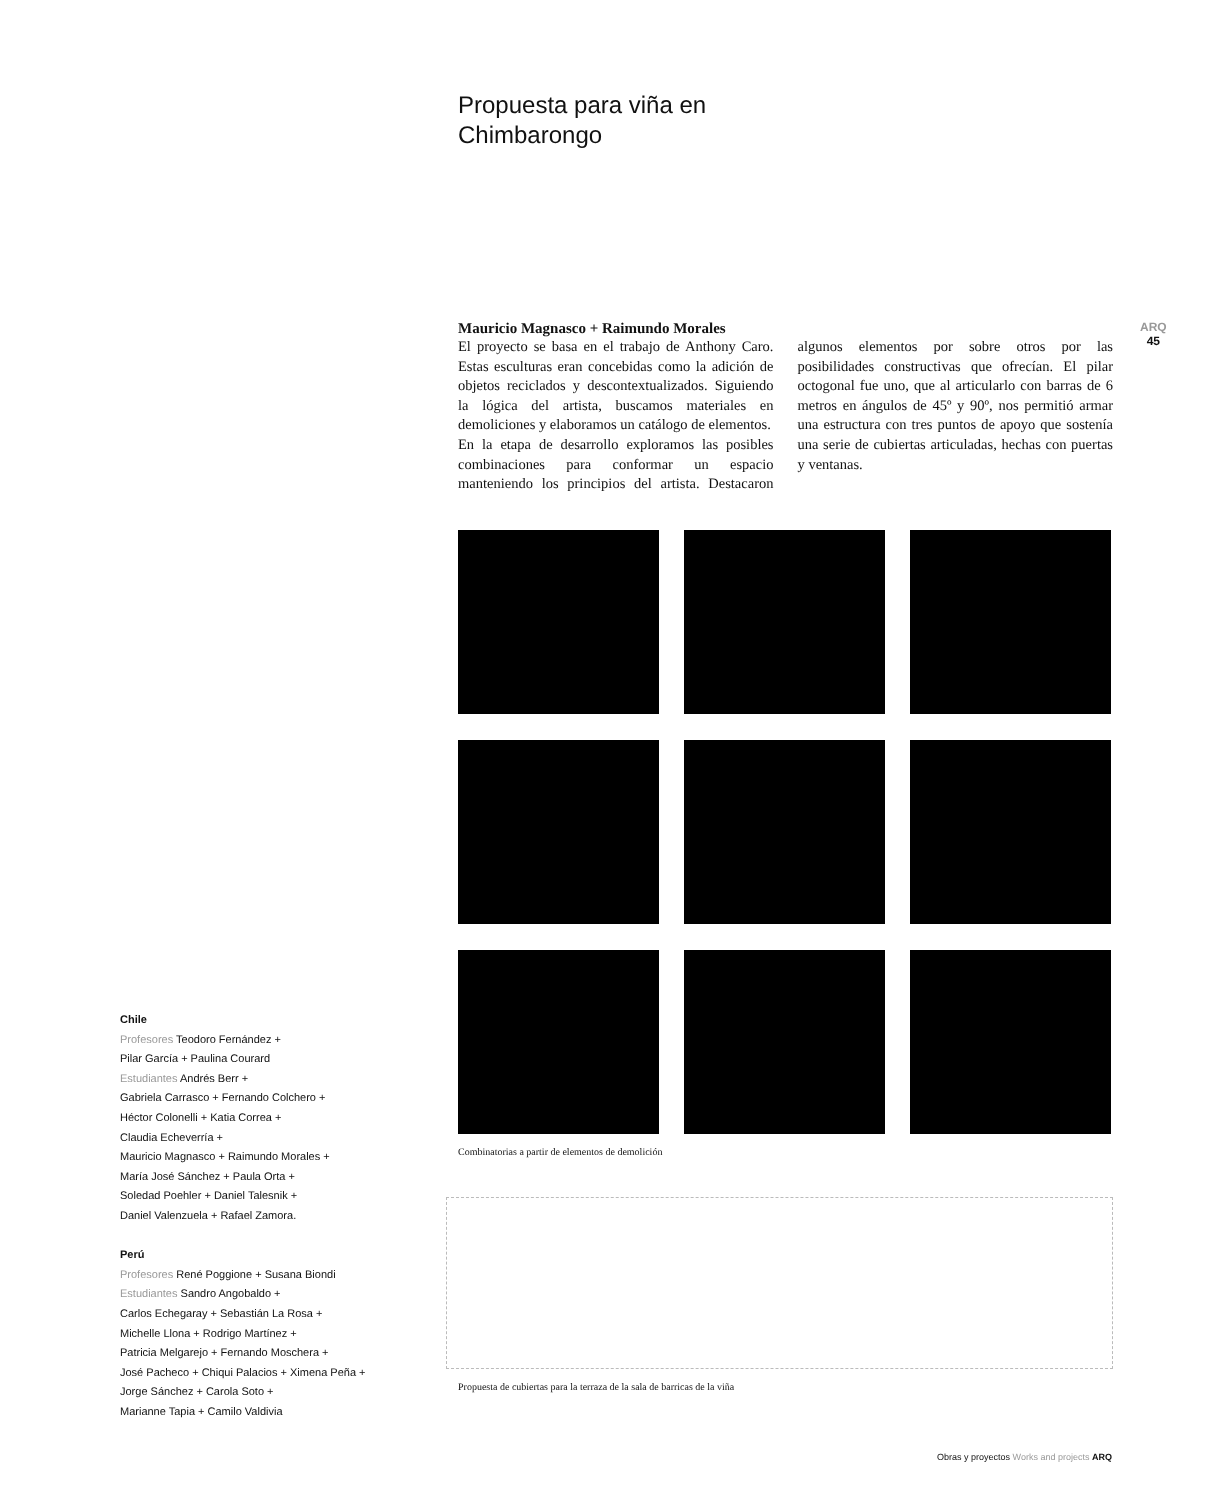ARQ
45
Propuesta para viña en
Chimbarongo
Mauricio Magnasco + Raimundo Morales
El proyecto se basa en el trabajo de Anthony Caro. Estas esculturas eran concebidas como la adición de objetos reciclados y descontextualizados. Siguiendo la lógica del artista, buscamos materiales en demoliciones y elaboramos un catálogo de elementos.
En la etapa de desarrollo exploramos las posibles combinaciones para conformar un espacio manteniendo los principios del artista. Destacaron algunos elementos por sobre otros por las posibilidades constructivas que ofrecían. El pilar octogonal fue uno, que al articularlo con barras de 6 metros en ángulos de 45º y 90º, nos permitió armar una estructura con tres puntos de apoyo que sostenía una serie de cubiertas articuladas, hechas con puertas y ventanas.
Combinatorias a partir de elementos de demolición
Propuesta de cubiertas para la terraza de la sala de barricas de la viña
Chile
Profesores Teodoro Fernández +
Pilar García + Paulina Courard
Estudiantes Andrés Berr +
Gabriela Carrasco + Fernando Colchero +
Héctor Colonelli + Katia Correa +
Claudia Echeverría +
Mauricio Magnasco + Raimundo Morales +
María José Sánchez + Paula Orta +
Soledad Poehler + Daniel Talesnik +
Daniel Valenzuela + Rafael Zamora.
Perú
Profesores René Poggione + Susana Biondi
Estudiantes Sandro Angobaldo +
Carlos Echegaray + Sebastián La Rosa +
Michelle Llona + Rodrigo Martínez +
Patricia Melgarejo + Fernando Moschera +
José Pacheco + Chiqui Palacios + Ximena Peña +
Jorge Sánchez + Carola Soto +
Marianne Tapia + Camilo Valdivia
Obras y proyectos Works and projects ARQ